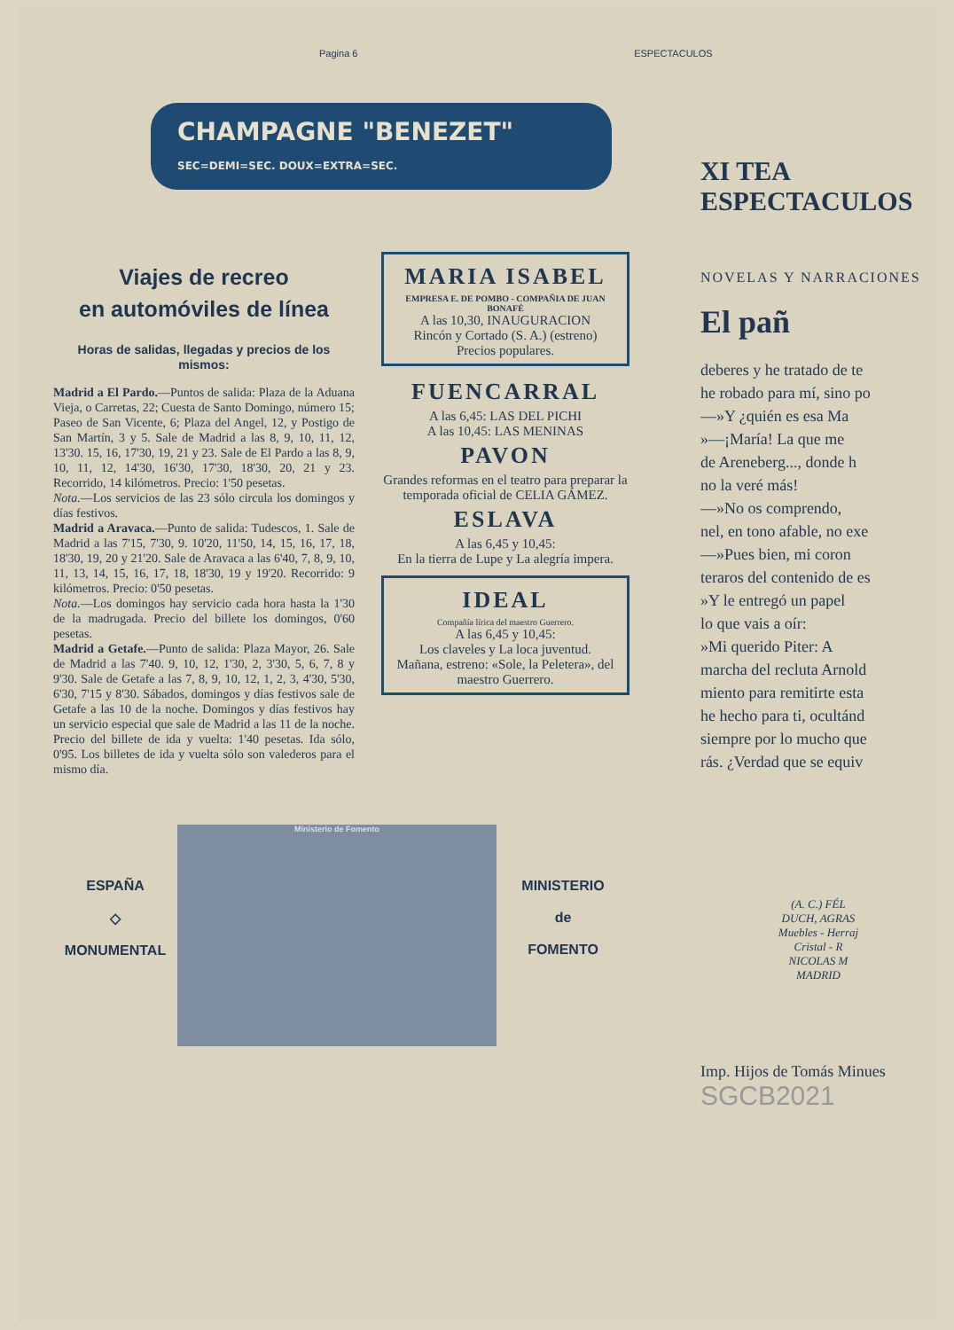Pagina 6 ESPECTACULOS
CHAMPAGNE "BENEZET" SEC=DEMI=SEC. DOUX=EXTRA=SEC.
Viajes de recreo
en automóviles de línea
Horas de salidas, llegadas y precios de los mismos:
Madrid a El Pardo.—Puntos de salida: Plaza de la Aduana Vieja, o Carretas, 22; Cuesta de Santo Domingo, número 15; Paseo de San Vicente, 6; Plaza del Angel, 12, y Postigo de San Martín, 3 y 5. Sale de Madrid a las 8, 9, 10, 11, 12, 13'30. 15, 16, 17'30, 19, 21 y 23. Sale de El Pardo a las 8, 9, 10, 11, 12, 14'30, 16'30, 17'30, 18'30, 20, 21 y 23. Recorrido, 14 kilómetros. Precio: 1'50 pesetas.
Nota.—Los servicios de las 23 sólo circula los domingos y días festivos.
Madrid a Aravaca.—Punto de salida: Tudescos, 1. Sale de Madrid a las 7'15, 7'30, 9. 10'20, 11'50, 14, 15, 16, 17, 18, 18'30, 19, 20 y 21'20. Sale de Aravaca a las 6'40, 7, 8, 9, 10, 11, 13, 14, 15, 16, 17, 18, 18'30, 19 y 19'20. Recorrido: 9 kilómetros. Precio: 0'50 pesetas.
Nota.—Los domingos hay servicio cada hora hasta la 1'30 de la madrugada. Precio del billete los domingos, 0'60 pesetas.
Madrid a Getafe.—Punto de salida: Plaza Mayor, 26. Sale de Madrid a las 7'40. 9, 10, 12, 1'30, 2, 3'30, 5, 6, 7, 8 y 9'30. Sale de Getafe a las 7, 8, 9, 10, 12, 1, 2, 3, 4'30, 5'30, 6'30, 7'15 y 8'30. Sábados, domingos y días festivos sale de Getafe a las 10 de la noche. Domingos y días festivos hay un servicio especial que sale de Madrid a las 11 de la noche. Precio del billete de ida y vuelta: 1'40 pesetas. Ida sólo, 0'95. Los billetes de ida y vuelta sólo son valederos para el mismo día.
MARIA ISABEL
EMPRESA E. DE POMBO - COMPAÑIA DE JUAN BONAFÉ
A las 10,30, INAUGURACION
Rincón y Cortado (S. A.) (estreno)
Precios populares.
FUENCARRAL
A las 6,45: LAS DEL PICHI
A las 10,45: LAS MENINAS
PAVON
Grandes reformas en el teatro para preparar la temporada oficial de CELIA GÁMEZ.
ESLAVA
A las 6,45 y 10,45:
En la tierra de Lupe y La alegría impera.
IDEAL
Compañía lírica del maestro Guerrero.
A las 6,45 y 10,45:
Los claveles y La loca juventud.
Mañana, estreno: «Sole, la Peletera», del maestro Guerrero.
ESPAÑA
◇
MONUMENTAL
Ministerio de Fomento
MINISTERIO
de
FOMENTO
XI TEA ESPECTACULOS
NOVELAS Y NARRACIONES
El pañ
deberes y he tratado de te
he robado para mí, sino po
—»Y ¿quién es esa Ma
»—¡María! La que me
de Areneberg..., donde h
no la veré más!
—»No os comprendo,
nel, en tono afable, no exe
—»Pues bien, mi coron
teraros del contenido de es
»Y le entregó un papel
lo que vais a oír:
»Mi querido Piter: A
marcha del recluta Arnold
miento para remitirte esta
he hecho para ti, ocultánd
siempre por lo mucho que
rás. ¿Verdad que se equiv
(A. C.) FÉL
DUCH, AGRAS
Muebles - Herraj
Cristal - R
NICOLAS M
MADRID
Imp. Hijos de Tomás Minues
SGCB2021